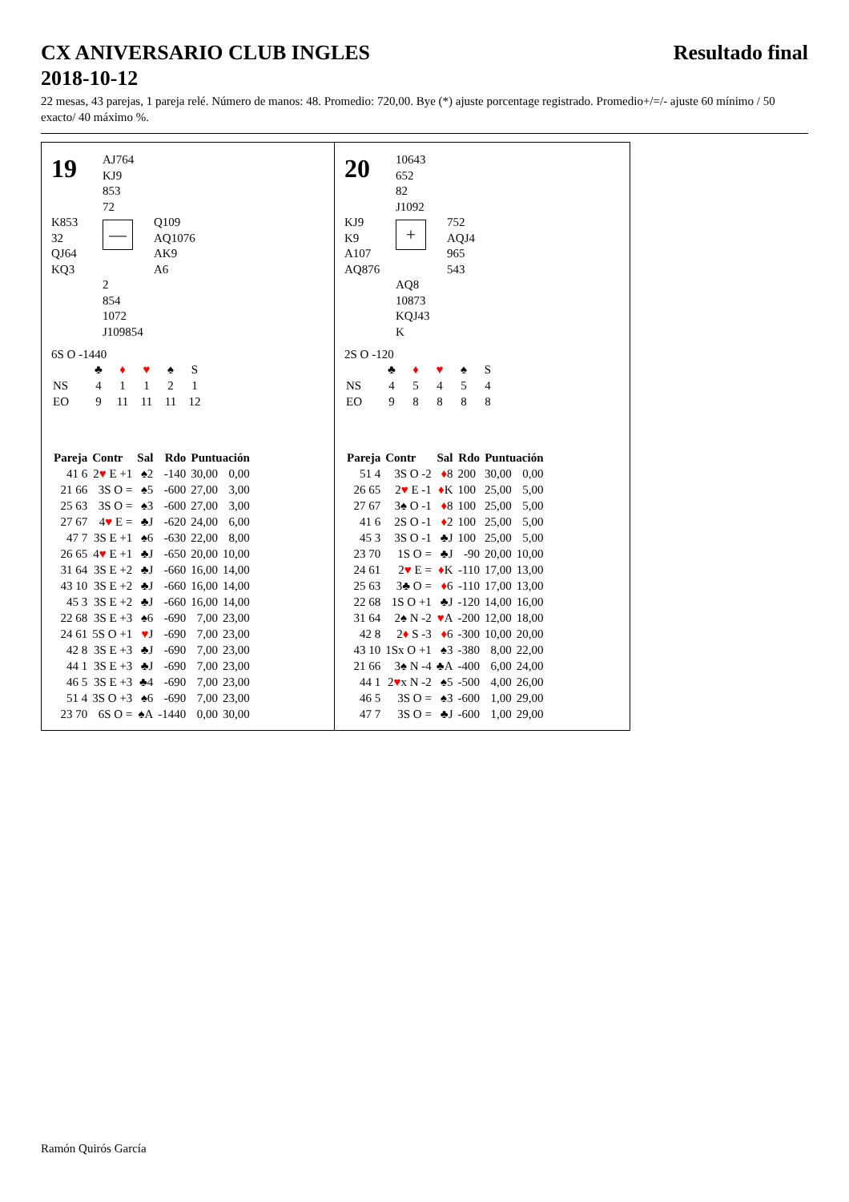CX ANIVERSARIO CLUB INGLES
2018-10-12
Resultado final
22 mesas, 43 parejas, 1 pareja relé. Número de manos: 48. Promedio: 720,00. Bye (*) ajuste porcentage registrado. Promedio+/=/- ajuste 60 mínimo / 50 exacto/ 40 máximo %.
19
AJ764
KJ9
853
72
K853
32
QJ64
KQ3
—
Q109
AQ1076
AK9
A6
2
854
1072
J109854
6S O -1440
| | ♣ | ♦ | ♥ | ♠ | S |
| NS | 4 | 1 | 1 | 2 | 1 |
| EO | 9 | 11 | 11 | 11 | 12 |
| Pareja | Contr | Sal | Rdo | Puntuación | |
| --- | --- | --- | --- | --- | --- |
| 41 6 | 2 ♥ E +1 | ♠2 | -140 | 30,00 | 0,00 |
| 21 66 | 3S O = | ♠5 | -600 | 27,00 | 3,00 |
| 25 63 | 3S O = | ♠3 | -600 | 27,00 | 3,00 |
| 27 67 | 4 ♥ E = | ♣J | -620 | 24,00 | 6,00 |
| 47 7 | 3S E +1 | ♠6 | -630 | 22,00 | 8,00 |
| 26 65 | 4 ♥ E +1 | ♣J | -650 | 20,00 | 10,00 |
| 31 64 | 3S E +2 | ♣J | -660 | 16,00 | 14,00 |
| 43 10 | 3S E +2 | ♣J | -660 | 16,00 | 14,00 |
| 45 3 | 3S E +2 | ♣J | -660 | 16,00 | 14,00 |
| 22 68 | 3S E +3 | ♠6 | -690 | 7,00 | 23,00 |
| 24 61 | 5S O +1 | ♥ J | -690 | 7,00 | 23,00 |
| 42 8 | 3S E +3 | ♣J | -690 | 7,00 | 23,00 |
| 44 1 | 3S E +3 | ♣J | -690 | 7,00 | 23,00 |
| 46 5 | 3S E +3 | ♣4 | -690 | 7,00 | 23,00 |
| 51 4 | 3S O +3 | ♠6 | -690 | 7,00 | 23,00 |
| 23 70 | 6S O = | ♠A | -1440 | 0,00 | 30,00 |
20
10643
652
82
J1092
KJ9
K9
A107
AQ876
+
752
AQJ4
965
543
AQ8
10873
KQJ43
K
2S O -120
| | ♣ | ♦ | ♥ | ♠ | S |
| NS | 4 | 5 | 4 | 5 | 4 |
| EO | 9 | 8 | 8 | 8 | 8 |
| Pareja | Contr | Sal | Rdo | Puntuación | |
| --- | --- | --- | --- | --- | --- |
| 51 4 | 3S O -2 | ♦ 8 | 200 | 30,00 | 0,00 |
| 26 65 | 2 ♥ E -1 | ♦ K | 100 | 25,00 | 5,00 |
| 27 67 | 3♠ O -1 | ♦ 8 | 100 | 25,00 | 5,00 |
| 41 6 | 2S O -1 | ♦ 2 | 100 | 25,00 | 5,00 |
| 45 3 | 3S O -1 | ♣J | 100 | 25,00 | 5,00 |
| 23 70 | 1S O = | ♣J | -90 | 20,00 | 10,00 |
| 24 61 | 2 ♥ E = | ♦ K | -110 | 17,00 | 13,00 |
| 25 63 | 3♣ O = | ♦ 6 | -110 | 17,00 | 13,00 |
| 22 68 | 1S O +1 | ♣J | -120 | 14,00 | 16,00 |
| 31 64 | 2♠ N -2 | ♥ A | -200 | 12,00 | 18,00 |
| 42 8 | 2 ♦ S -3 | ♦ 6 | -300 | 10,00 | 20,00 |
| 43 10 | 1Sx O +1 | ♠3 | -380 | 8,00 | 22,00 |
| 21 66 | 3♠ N -4 | ♣A | -400 | 6,00 | 24,00 |
| 44 1 | 2 ♥ x N -2 | ♠5 | -500 | 4,00 | 26,00 |
| 46 5 | 3S O = | ♠3 | -600 | 1,00 | 29,00 |
| 47 7 | 3S O = | ♣J | -600 | 1,00 | 29,00 |
Ramón Quirós García